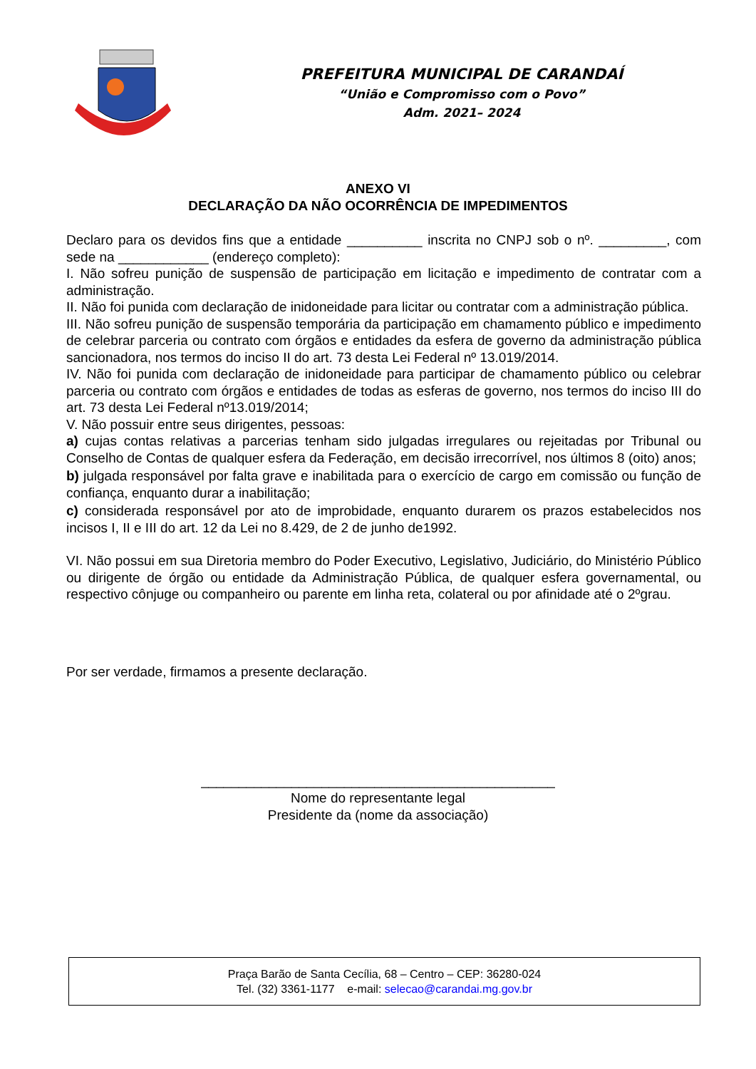PREFEITURA MUNICIPAL DE CARANDAÍ
“União e Compromisso com o Povo”
Adm. 2021– 2024
ANEXO VI
DECLARAÇÃO DA NÃO OCORRÊNCIA DE IMPEDIMENTOS
Declaro para os devidos fins que a entidade __________ inscrita no CNPJ sob o nº. _________, com sede na ____________ (endereço completo):
I. Não sofreu punição de suspensão de participação em licitação e impedimento de contratar com a administração.
II. Não foi punida com declaração de inidoneidade para licitar ou contratar com a administração pública.
III. Não sofreu punição de suspensão temporária da participação em chamamento público e impedimento de celebrar parceria ou contrato com órgãos e entidades da esfera de governo da administração pública sancionadora, nos termos do inciso II do art. 73 desta Lei Federal nº 13.019/2014.
IV. Não foi punida com declaração de inidoneidade para participar de chamamento público ou celebrar parceria ou contrato com órgãos e entidades de todas as esferas de governo, nos termos do inciso III do art. 73 desta Lei Federal nº13.019/2014;
V. Não possuir entre seus dirigentes, pessoas:
a) cujas contas relativas a parcerias tenham sido julgadas irregulares ou rejeitadas por Tribunal ou Conselho de Contas de qualquer esfera da Federação, em decisão irrecorrível, nos últimos 8 (oito) anos;
b) julgada responsável por falta grave e inabilitada para o exercício de cargo em comissão ou função de confiança, enquanto durar a inabilitação;
c) considerada responsável por ato de improbidade, enquanto durarem os prazos estabelecidos nos incisos I, II e III do art. 12 da Lei no 8.429, de 2 de junho de1992.
VI. Não possui em sua Diretoria membro do Poder Executivo, Legislativo, Judiciário, do Ministério Público ou dirigente de órgão ou entidade da Administração Pública, de qualquer esfera governamental, ou respectivo cônjuge ou companheiro ou parente em linha reta, colateral ou por afinidade até o 2ºgrau.
Por ser verdade, firmamos a presente declaração.
_______________________________________________
Nome do representante legal
Presidente da (nome da associação)
Praça Barão de Santa Cecília, 68 – Centro – CEP: 36280-024
Tel. (32) 3361-1177 e-mail: selecao@carandai.mg.gov.br